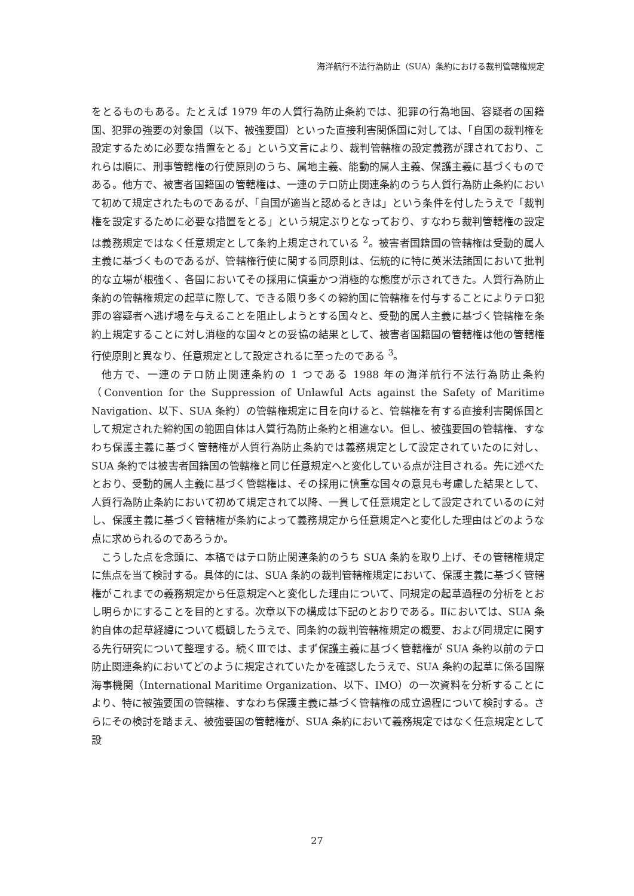海洋航行不法行為防止（SUA）条約における裁判管轄権規定
をとるものもある。たとえば 1979 年の人質行為防止条約では、犯罪の行為地国、容疑者の国籍国、犯罪の強要の対象国（以下、被強要国）といった直接利害関係国に対しては、「自国の裁判権を設定するために必要な措置をとる」という文言により、裁判管轄権の設定義務が課されており、これらは順に、刑事管轄権の行使原則のうち、属地主義、能動的属人主義、保護主義に基づくものである。他方で、被害者国籍国の管轄権は、一連のテロ防止関連条約のうち人質行為防止条約において初めて規定されたものであるが、「自国が適当と認めるときは」という条件を付したうえで「裁判権を設定するために必要な措置をとる」という規定ぶりとなっており、すなわち裁判管轄権の設定は義務規定ではなく任意規定として条約上規定されている <sup>2</sup>。被害者国籍国の管轄権は受動的属人主義に基づくものであるが、管轄権行使に関する同原則は、伝統的に特に英米法諸国において批判的な立場が根強く、各国においてその採用に慎重かつ消極的な態度が示されてきた。人質行為防止条約の管轄権規定の起草に際して、できる限り多くの締約国に管轄権を付与することによりテロ犯罪の容疑者へ逃げ場を与えることを阻止しようとする国々と、受動的属人主義に基づく管轄権を条約上規定することに対し消極的な国々との妥協の結果として、被害者国籍国の管轄権は他の管轄権行使原則と異なり、任意規定として設定されるに至ったのである <sup>3</sup>。
他方で、一連のテロ防止関連条約の 1 つである 1988 年の海洋航行不法行為防止条約（Convention for the Suppression of Unlawful Acts against the Safety of Maritime Navigation、以下、SUA 条約）の管轄権規定に目を向けると、管轄権を有する直接利害関係国として規定された締約国の範囲自体は人質行為防止条約と相違ない。但し、被強要国の管轄権、すなわち保護主義に基づく管轄権が人質行為防止条約では義務規定として設定されていたのに対し、SUA 条約では被害者国籍国の管轄権と同じ任意規定へと変化している点が注目される。先に述べたとおり、受動的属人主義に基づく管轄権は、その採用に慎重な国々の意見も考慮した結果として、人質行為防止条約において初めて規定されて以降、一貫して任意規定として設定されているのに対し、保護主義に基づく管轄権が条約によって義務規定から任意規定へと変化した理由はどのような点に求められるのであろうか。
こうした点を念頭に、本稿ではテロ防止関連条約のうち SUA 条約を取り上げ、その管轄権規定に焦点を当て検討する。具体的には、SUA 条約の裁判管轄権規定において、保護主義に基づく管轄権がこれまでの義務規定から任意規定へと変化した理由について、同規定の起草過程の分析をとおし明らかにすることを目的とする。次章以下の構成は下記のとおりである。Ⅱにおいては、SUA 条約自体の起草経緯について概観したうえで、同条約の裁判管轄権規定の概要、および同規定に関する先行研究について整理する。続くⅢでは、まず保護主義に基づく管轄権が SUA 条約以前のテロ防止関連条約においてどのように規定されていたかを確認したうえで、SUA 条約の起草に係る国際海事機関（International Maritime Organization、以下、IMO）の一次資料を分析することにより、特に被強要国の管轄権、すなわち保護主義に基づく管轄権の成立過程について検討する。さらにその検討を踏まえ、被強要国の管轄権が、SUA 条約において義務規定ではなく任意規定として設
27